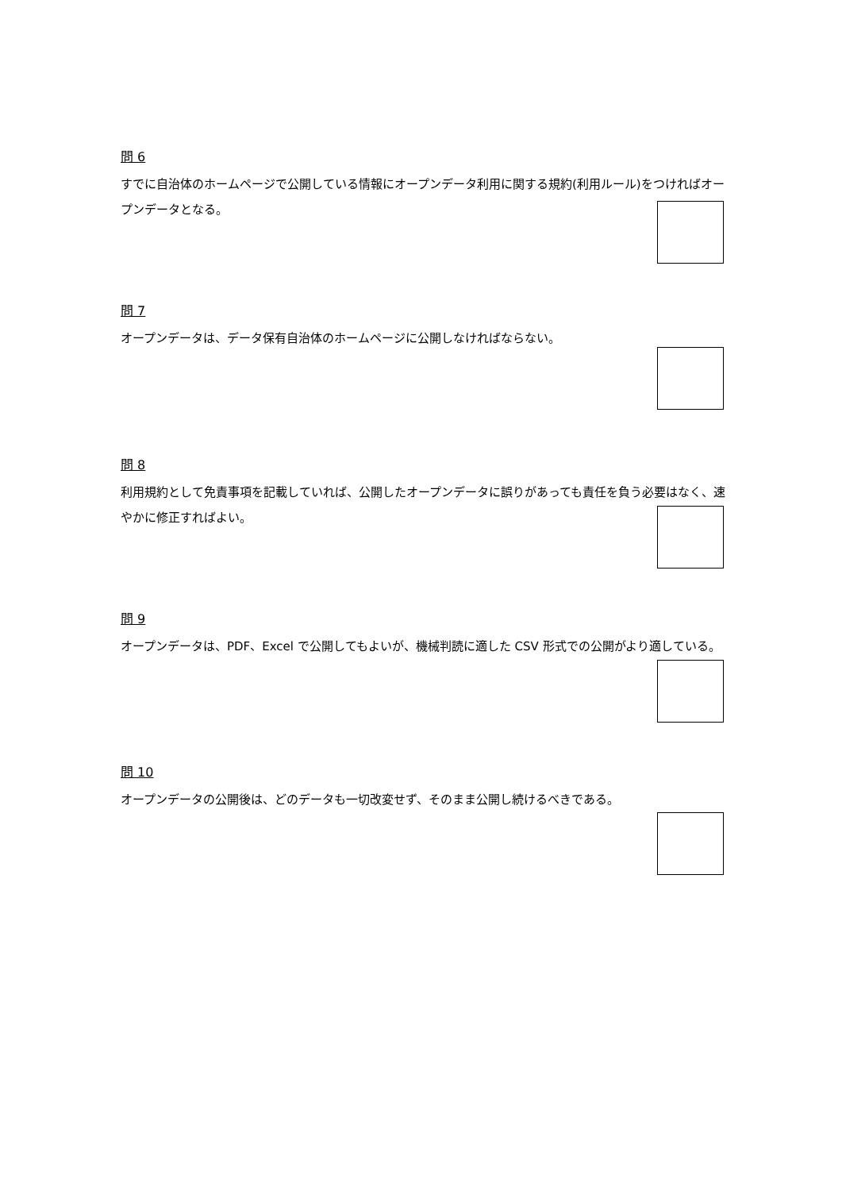問 6
すでに自治体のホームページで公開している情報にオープンデータ利用に関する規約(利用ルール)をつければオープンデータとなる。
問 7
オープンデータは、データ保有自治体のホームページに公開しなければならない。
問 8
利用規約として免責事項を記載していれば、公開したオープンデータに誤りがあっても責任を負う必要はなく、速やかに修正すればよい。
問 9
オープンデータは、PDF、Excel で公開してもよいが、機械判読に適した CSV 形式での公開がより適している。
問 10
オープンデータの公開後は、どのデータも一切改変せず、そのまま公開し続けるべきである。